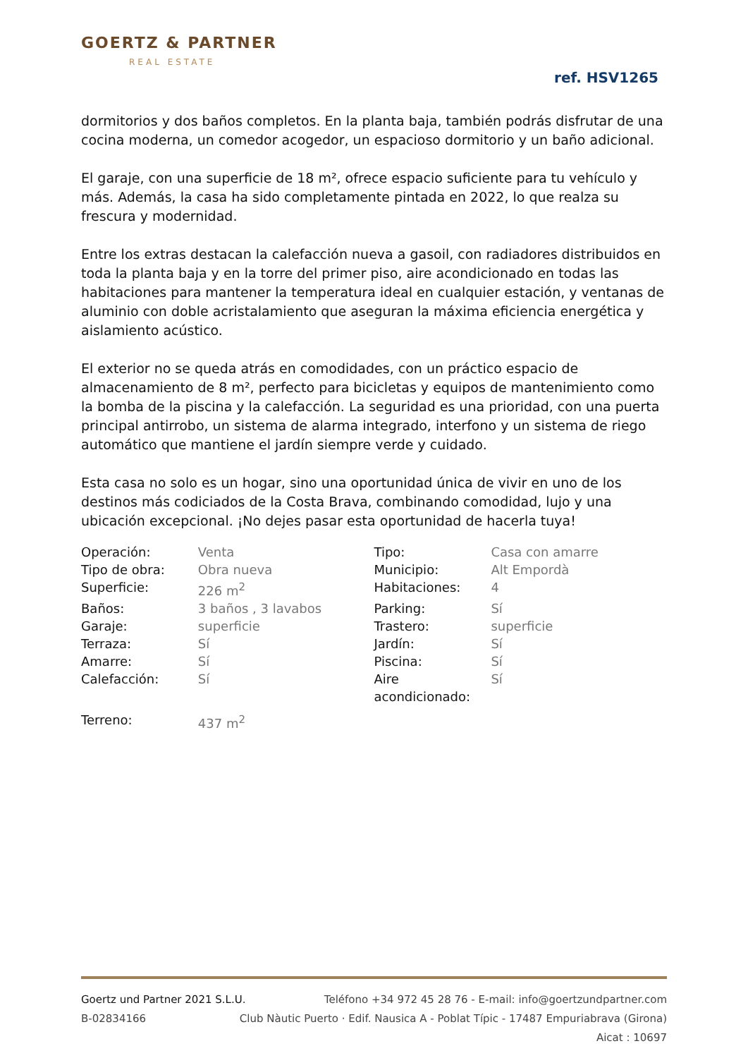GOERTZ & PARTNER
REAL ESTATE
ref. HSV1265
dormitorios y dos baños completos. En la planta baja, también podrás disfrutar de una cocina moderna, un comedor acogedor, un espacioso dormitorio y un baño adicional.
El garaje, con una superficie de 18 m², ofrece espacio suficiente para tu vehículo y más. Además, la casa ha sido completamente pintada en 2022, lo que realza su frescura y modernidad.
Entre los extras destacan la calefacción nueva a gasoil, con radiadores distribuidos en toda la planta baja y en la torre del primer piso, aire acondicionado en todas las habitaciones para mantener la temperatura ideal en cualquier estación, y ventanas de aluminio con doble acristalamiento que aseguran la máxima eficiencia energética y aislamiento acústico.
El exterior no se queda atrás en comodidades, con un práctico espacio de almacenamiento de 8 m², perfecto para bicicletas y equipos de mantenimiento como la bomba de la piscina y la calefacción. La seguridad es una prioridad, con una puerta principal antirrobo, un sistema de alarma integrado, interfono y un sistema de riego automático que mantiene el jardín siempre verde y cuidado.
Esta casa no solo es un hogar, sino una oportunidad única de vivir en uno de los destinos más codiciados de la Costa Brava, combinando comodidad, lujo y una ubicación excepcional. ¡No dejes pasar esta oportunidad de hacerla tuya!
| Operación: | Venta | Tipo: | Casa con amarre |
| Tipo de obra: | Obra nueva | Municipio: | Alt Empordà |
| Superficie: | 226 m<sup>2</sup> | Habitaciones: | 4 |
| Baños: | 3 baños , 3 lavabos | Parking: | Sí |
| Garaje: | superficie | Trastero: | superficie |
| Terraza: | Sí | Jardín: | Sí |
| Amarre: | Sí | Piscina: | Sí |
| Calefacción: | Sí | Aire acondicionado: | Sí |
| Terreno: | 437 m<sup>2</sup> | | |
Goertz und Partner 2021 S.L.U. Teléfono +34 972 45 28 76 - E-mail: info@goertzundpartner.com
B-02834166 Club Nàutic Puerto · Edif. Nausica A - Poblat Típic - 17487 Empuriabrava (Girona)
Aicat : 10697